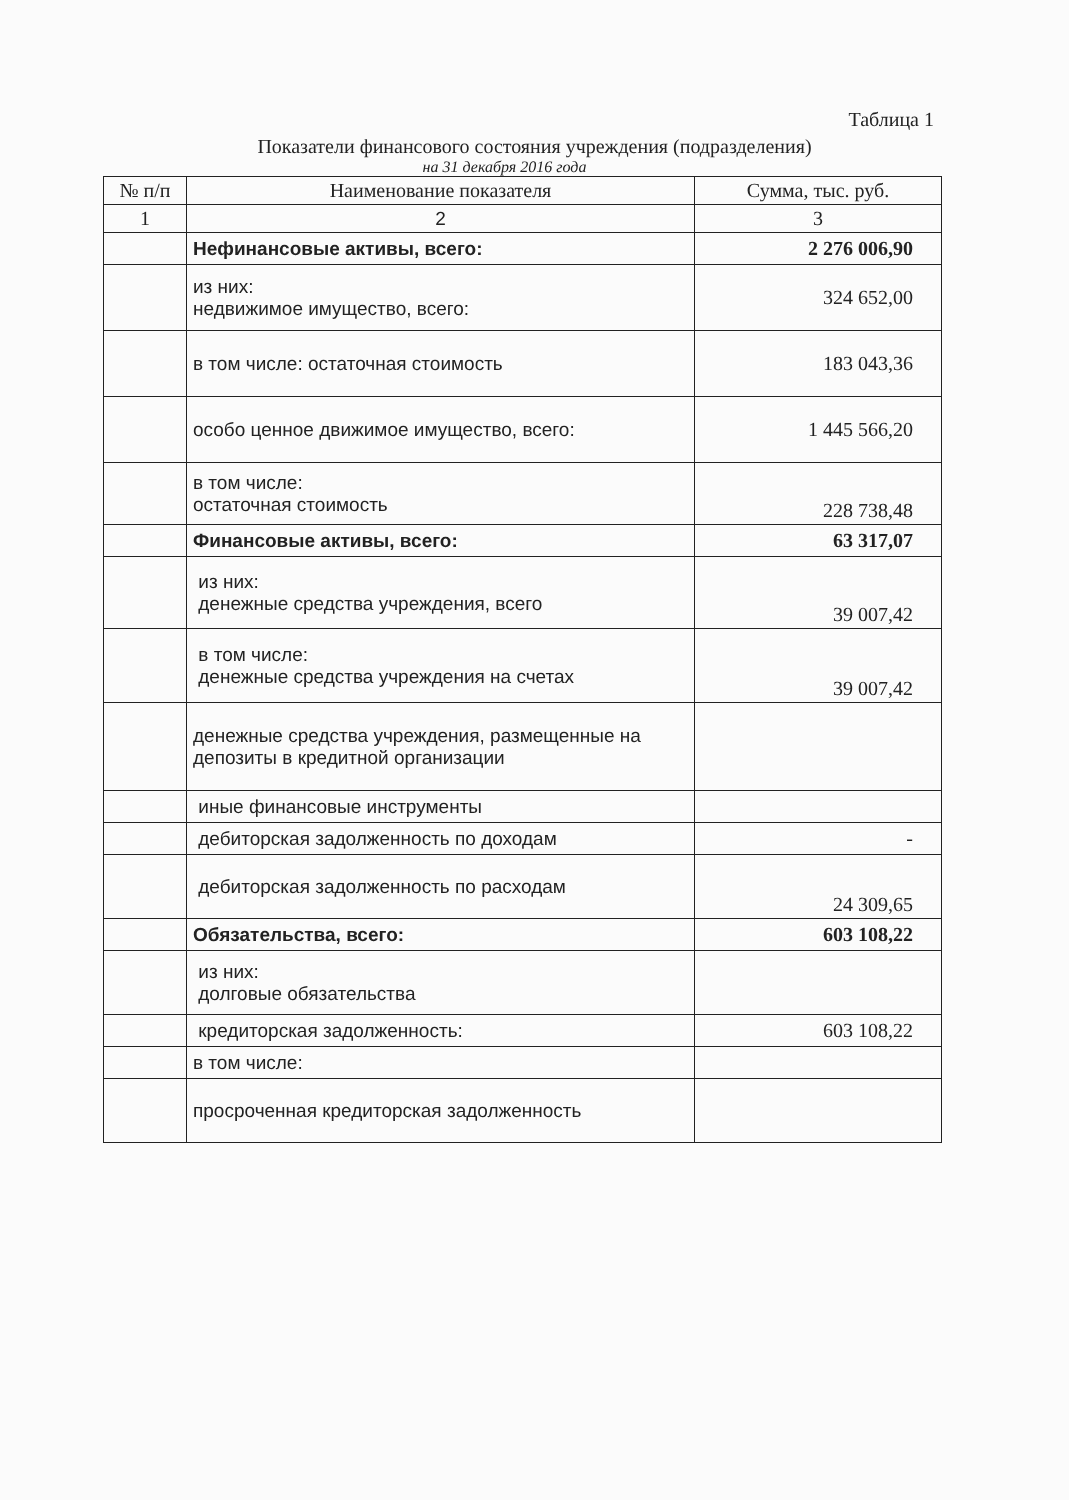Таблица 1
Показатели финансового состояния учреждения (подразделения)
на 31 декабря 2016 года
| № п/п | Наименование показателя | Сумма, тыс. руб. |
| --- | --- | --- |
| 1 | 2 | 3 |
| | Нефинансовые активы, всего: | 2 276 006,90 |
| | из них: недвижимое имущество, всего: | 324 652,00 |
| | в том числе: остаточная стоимость | 183 043,36 |
| | особо ценное движимое имущество, всего: | 1 445 566,20 |
| | в том числе: остаточная стоимость | 228 738,48 |
| | Финансовые активы, всего: | 63 317,07 |
| | из них: денежные средства учреждения, всего | 39 007,42 |
| | в том числе: денежные средства учреждения на счетах | 39 007,42 |
| | денежные средства учреждения, размещенные на депозиты в кредитной организации | |
| | иные финансовые инструменты | |
| | дебиторская задолженность по доходам | - |
| | дебиторская задолженность по расходам | 24 309,65 |
| | Обязательства, всего: | 603 108,22 |
| | из них: долговые обязательства | |
| | кредиторская задолженность: | 603 108,22 |
| | в том числе: | |
| | просроченная кредиторская задолженность | |